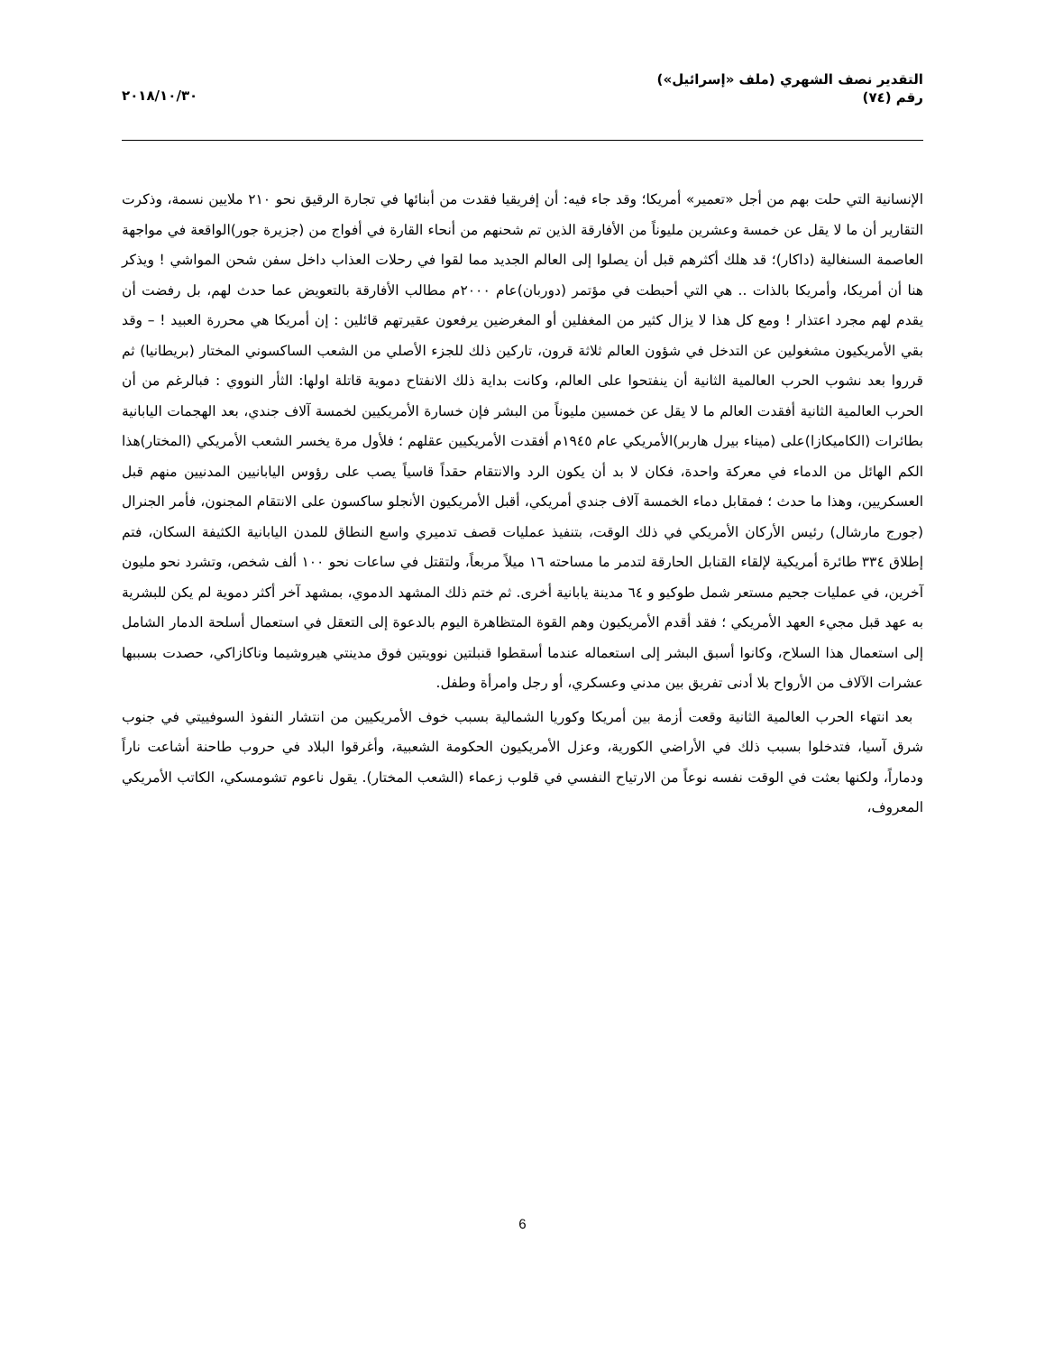التقدير نصف الشهري (ملف «إسرائيل»)
رقم (٧٤)
٢٠١٨/١٠/٣٠
الإنسانية التي حلت بهم من أجل «تعمير» أمريكا؛ وقد جاء فيه: أن إفريقيا فقدت من أبنائها في تجارة الرقيق نحو ٢١٠ ملايين نسمة، وذكرت التقارير أن ما لا يقل عن خمسة وعشرين مليوناً من الأفارقة الذين تم شحنهم من أنحاء القارة في أفواج من (جزيرة جور)الواقعة في مواجهة العاصمة السنغالية (داكار)؛ قد هلك أكثرهم قبل أن يصلوا إلى العالم الجديد مما لقوا في رحلات العذاب داخل سفن شحن المواشي ! ويذكر هنا أن أمريكا، وأمريكا بالذات .. هي التي أحبطت في مؤتمر (دوربان)عام ٢٠٠٠م مطالب الأفارقة بالتعويض عما حدث لهم، بل رفضت أن يقدم لهم مجرد اعتذار ! ومع كل هذا لا يزال كثير من المغفلين أو المغرضين يرفعون عقيرتهم قائلين : إن أمريكا هي محررة العبيد ! – وقد بقي الأمريكيون مشغولين عن التدخل في شؤون العالم ثلاثة قرون، تاركين ذلك للجزء الأصلي من الشعب الساكسوني المختار (بريطانيا) ثم قرروا بعد نشوب الحرب العالمية الثانية أن ينفتحوا على العالم، وكانت بداية ذلك الانفتاح دموية قاتلة اولها: الثأر النووي : فبالرغم من أن الحرب العالمية الثانية أفقدت العالم ما لا يقل عن خمسين مليوناً من البشر فإن خسارة الأمريكيين لخمسة آلاف جندي، بعد الهجمات اليابانية بطائرات (الكاميكازا)على (ميناء بيرل هاربر)الأمريكي عام ١٩٤٥م أفقدت الأمريكيين عقلهم ؛ فلأول مرة يخسر الشعب الأمريكي (المختار)هذا الكم الهائل من الدماء في معركة واحدة، فكان لا بد أن يكون الرد والانتقام حقداً قاسياً يصب على رؤوس اليابانيين المدنيين منهم قبل العسكريين، وهذا ما حدث ؛ فمقابل دماء الخمسة آلاف جندي أمريكي، أقبل الأمريكيون الأنجلو ساكسون على الانتقام المجنون، فأمر الجنرال (جورج مارشال) رئيس الأركان الأمريكي في ذلك الوقت، بتنفيذ عمليات قصف تدميري واسع النطاق للمدن اليابانية الكثيفة السكان، فتم إطلاق ٣٣٤ طائرة أمريكية لإلقاء القنابل الحارقة لتدمر ما مساحته ١٦ ميلاً مربعاً، ولتقتل في ساعات نحو ١٠٠ ألف شخص، وتشرد نحو مليون آخرين، في عمليات جحيم مستعر شمل طوكيو و ٦٤ مدينة يابانية أخرى. ثم ختم ذلك المشهد الدموي، بمشهد آخر أكثر دموية لم يكن للبشرية به عهد قبل مجيء العهد الأمريكي ؛ فقد أقدم الأمريكيون وهم القوة المتظاهرة اليوم بالدعوة إلى التعقل في استعمال أسلحة الدمار الشامل إلى استعمال هذا السلاح، وكانوا أسبق البشر إلى استعماله عندما أسقطوا قنبلتين نوويتين فوق مدينتي هيروشيما وناكازاكي، حصدت بسببها عشرات الآلاف من الأرواح بلا أدنى تفريق بين مدني وعسكري، أو رجل وامرأة وطفل.
بعد انتهاء الحرب العالمية الثانية وقعت أزمة بين أمريكا وكوريا الشمالية بسبب خوف الأمريكيين من انتشار النفوذ السوفييتي في جنوب شرق آسيا، فتدخلوا بسبب ذلك في الأراضي الكورية، وعزل الأمريكيون الحكومة الشعبية، وأغرقوا البلاد في حروب طاحنة أشاعت ناراً ودماراً، ولكنها بعثت في الوقت نفسه نوعاً من الارتياح النفسي في قلوب زعماء (الشعب المختار). يقول ناعوم تشومسكي، الكاتب الأمريكي المعروف،
6